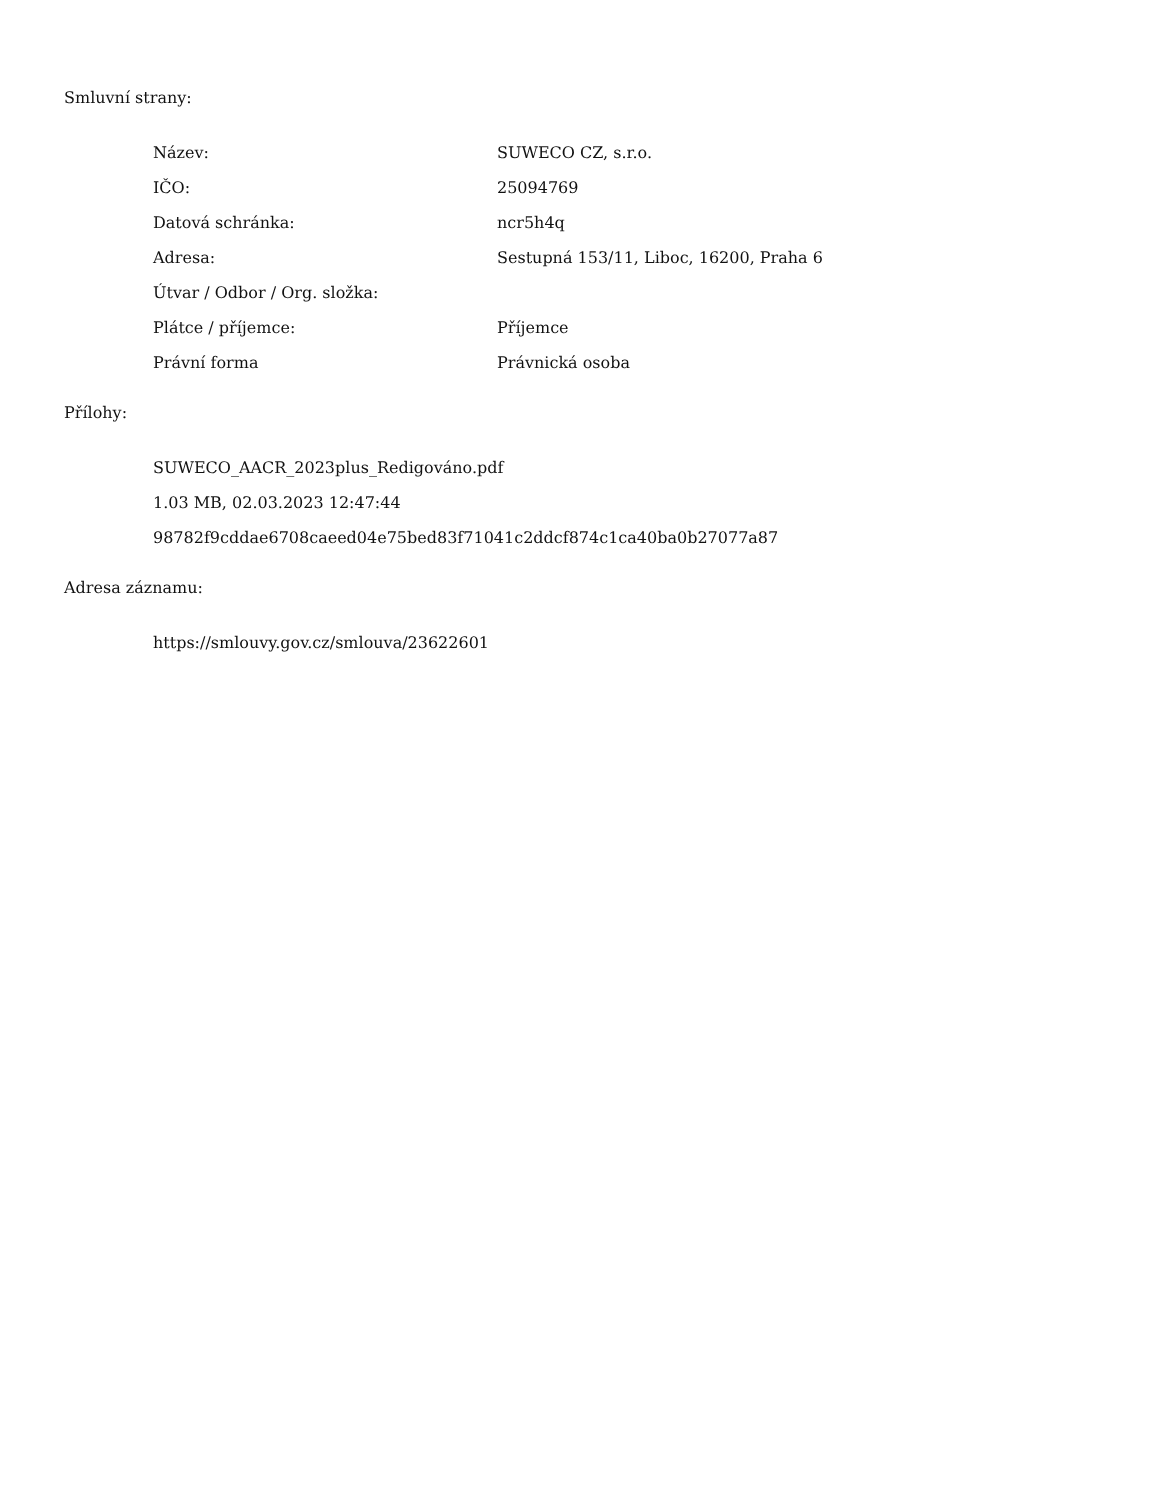Smluvní strany:
| Název: | SUWECO CZ, s.r.o. |
| IČO: | 25094769 |
| Datová schránka: | ncr5h4q |
| Adresa: | Sestupná 153/11, Liboc, 16200, Praha 6 |
| Útvar / Odbor / Org. složka: | |
| Plátce / příjemce: | Příjemce |
| Právní forma | Právnická osoba |
Přílohy:
SUWECO_AACR_2023plus_Redigováno.pdf
1.03 MB, 02.03.2023 12:47:44
98782f9cddae6708caeed04e75bed83f71041c2ddcf874c1ca40ba0b27077a87
Adresa záznamu:
https://smlouvy.gov.cz/smlouva/23622601